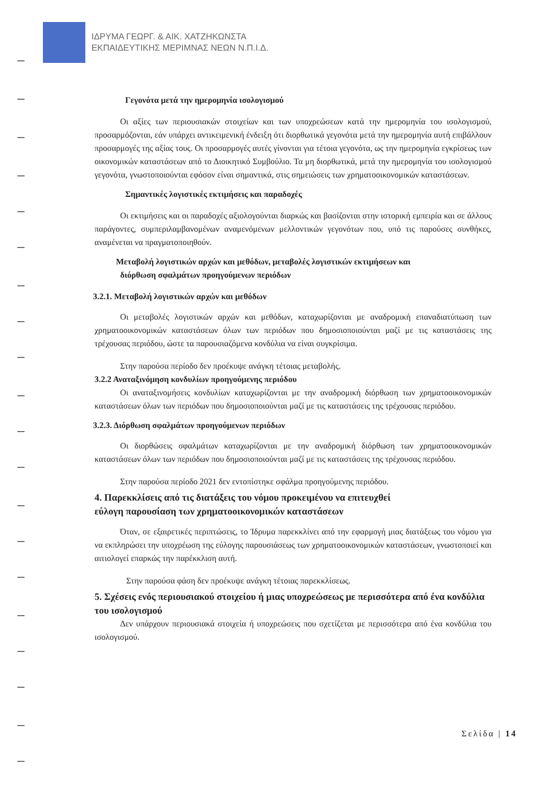ΙΔΡΥΜΑ ΓΕΩΡΓ. & ΑΙΚ. ΧΑΤΖΗΚΩΝΣΤΑ
ΕΚΠΑΙΔΕΥΤΙΚΗΣ ΜΕΡΙΜΝΑΣ ΝΕΩΝ Ν.Π.Ι.Δ.
Γεγονότα μετά την ημερομηνία ισολογισμού
Οι αξίες των περιουσιακών στοιχείων και των υποχρεώσεων κατά την ημερομηνία του ισολογισμού, προσαρμόζονται, εάν υπάρχει αντικειμενική ένδειξη ότι διορθωτικά γεγονότα μετά την ημερομηνία αυτή επιβάλλουν προσαρμογές της αξίας τους. Οι προσαρμογές αυτές γίνονται για τέτοια γεγονότα, ως την ημερομηνία εγκρίσεως των οικονομικών καταστάσεων από το Διοικητικό Συμβούλιο. Τα μη διορθωτικά, μετά την ημερομηνία του ισολογισμού γεγονότα, γνωστοποιούνται εφόσον είναι σημαντικά, στις σημειώσεις των χρηματοοικονομικών καταστάσεων.
Σημαντικές λογιστικές εκτιμήσεις και παραδοχές
Οι εκτιμήσεις και οι παραδοχές αξιολογούνται διαρκώς και βασίζονται στην ιστορική εμπειρία και σε άλλους παράγοντες, συμπεριλαμβανομένων αναμενόμενων μελλοντικών γεγονότων που, υπό τις παρούσες συνθήκες, αναμένεται να πραγματοποιηθούν.
Μεταβολή λογιστικών αρχών και μεθόδων, μεταβολές λογιστικών εκτιμήσεων και
διόρθωση σφαλμάτων προηγούμενων περιόδων
3.2.1. Μεταβολή λογιστικών αρχών και μεθόδων
Οι μεταβολές λογιστικών αρχών και μεθόδων, καταχωρίζονται με αναδρομική επαναδιατύπωση των χρηματοοικονομικών καταστάσεων όλων των περιόδων που δημοσιοποιούνται μαζί με τις καταστάσεις της τρέχουσας περιόδου, ώστε τα παρουσιαζόμενα κονδύλια να είναι συγκρίσιμα.
Στην παρούσα περίοδο δεν προέκυψε ανάγκη τέτοιας μεταβολής.
3.2.2 Αναταξινόμηση κονδυλίων προηγούμενης περιόδου
Οι αναταξινομήσεις κονδυλίων καταχωρίζονται με την αναδρομική διόρθωση των χρηματοοικονομικών καταστάσεων όλων των περιόδων που δημοσιοποιούνται μαζί με τις καταστάσεις της τρέχουσας περιόδου.
3.2.3. Διόρθωση σφαλμάτων προηγούμενων περιόδων
Οι διορθώσεις σφαλμάτων καταχωρίζονται με την αναδρομική διόρθωση των χρηματοοικονομικών καταστάσεων όλων των περιόδων που δημοσιοποιούνται μαζί με τις καταστάσεις της τρέχουσας περιόδου.
Στην παρούσα περίοδο 2021 δεν εντοπίστηκε σφάλμα προηγούμενης περιόδου.
4. Παρεκκλίσεις από τις διατάξεις του νόμου προκειμένου να επιτευχθεί
εύλογη παρουσίαση των χρηματοοικονομικών καταστάσεων
Όταν, σε εξαιρετικές περιπτώσεις, το Ίδρυμα παρεκκλίνει από την εφαρμογή μιας διατάξεως του νόμου για να εκπληρώσει την υποχρέωση της εύλογης παρουσιάσεως των χρηματοοικονομικών καταστάσεων, γνωστοποιεί και αιτιολογεί επαρκώς την παρέκκλιση αυτή.
Στην παρούσα φάση δεν προέκυψε ανάγκη τέτοιας παρεκκλίσεως.
5. Σχέσεις ενός περιουσιακού στοιχείου ή μιας υποχρεώσεως με περισσότερα από ένα κονδύλια του ισολογισμού
Δεν υπάρχουν περιουσιακά στοιχεία ή υποχρεώσεις που σχετίζεται με περισσότερα από ένα κονδύλια του ισολογισμού.
Σελίδα | 14